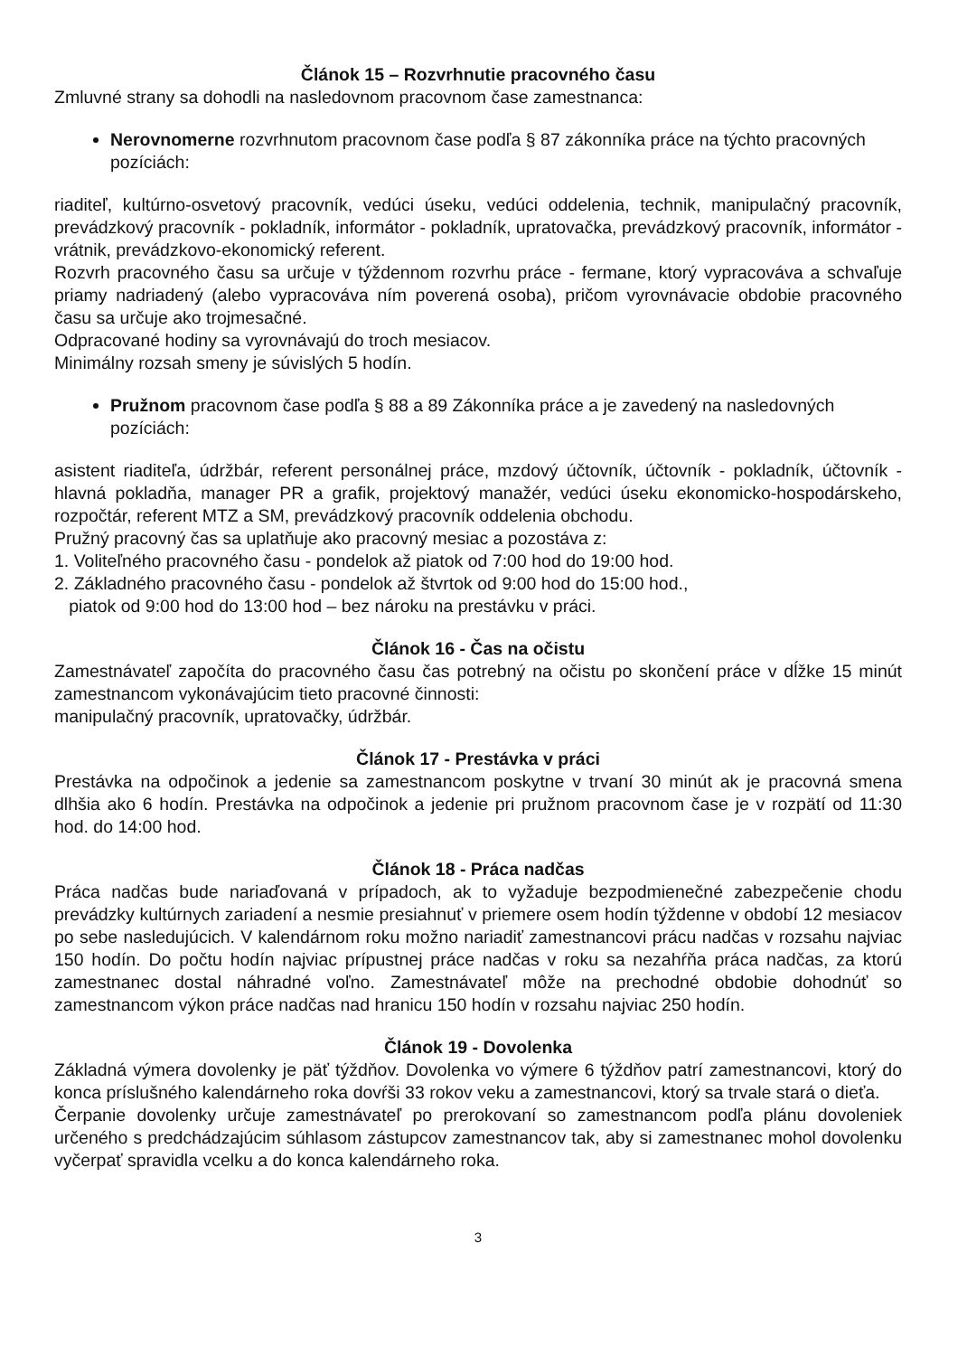Článok 15 – Rozvrhnutie pracovného času
Zmluvné strany sa dohodli na nasledovnom pracovnom čase zamestnanca:
Nerovnomerne rozvrhnutom pracovnom čase podľa § 87 zákonníka práce na týchto pracovných pozíciách:
riaditeľ, kultúrno-osvetový pracovník, vedúci úseku, vedúci oddelenia, technik, manipulačný pracovník, prevádzkový pracovník - pokladník, informátor - pokladník, upratovačka, prevádzkový pracovník, informátor - vrátnik, prevádzkovo-ekonomický referent.
Rozvrh pracovného času sa určuje v týždennom rozvrhu práce - fermane, ktorý vypracováva a schvaľuje priamy nadriadený (alebo vypracováva ním poverená osoba), pričom vyrovnávacie obdobie pracovného času sa určuje ako trojmesačné.
Odpracované hodiny sa vyrovnávajú do troch mesiacov.
Minimálny rozsah smeny je súvislých 5 hodín.
Pružnom pracovnom čase podľa § 88 a 89 Zákonníka práce a je zavedený na nasledovných pozíciách:
asistent riaditeľa, údržbár, referent personálnej práce, mzdový účtovník, účtovník - pokladník, účtovník - hlavná pokladňa, manager PR a grafik, projektový manažér, vedúci úseku ekonomicko-hospodárskeho, rozpočtár, referent MTZ a SM, prevádzkový pracovník oddelenia obchodu.
Pružný pracovný čas sa uplatňuje ako pracovný mesiac a pozostáva z:
1. Voliteľného pracovného času - pondelok až piatok od 7:00 hod do 19:00 hod.
2. Základného pracovného času - pondelok až štvrtok od 9:00 hod do 15:00 hod.,
piatok od 9:00 hod do 13:00 hod – bez nároku na prestávku v práci.
Článok 16 - Čas na očistu
Zamestnávateľ započíta do pracovného času čas potrebný na očistu po skončení práce v dĺžke 15 minút zamestnancom vykonávajúcim tieto pracovné činnosti:
manipulačný pracovník, upratovačky, údržbár.
Článok 17 - Prestávka v práci
Prestávka na odpočinok a jedenie sa zamestnancom poskytne v trvaní 30 minút ak je pracovná smena dlhšia ako 6 hodín. Prestávka na odpočinok a jedenie pri pružnom pracovnom čase je v rozpätí od 11:30 hod. do 14:00 hod.
Článok 18 - Práca nadčas
Práca nadčas bude nariaďovaná v prípadoch, ak to vyžaduje bezpodmienečné zabezpečenie chodu prevádzky kultúrnych zariadení a nesmie presiahnuť v priemere osem hodín týždenne v období 12 mesiacov po sebe nasledujúcich. V kalendárnom roku možno nariadiť zamestnancovi prácu nadčas v rozsahu najviac 150 hodín. Do počtu hodín najviac prípustnej práce nadčas v roku sa nezahŕňa práca nadčas, za ktorú zamestnanec dostal náhradné voľno. Zamestnávateľ môže na prechodné obdobie dohodnúť so zamestnancom výkon práce nadčas nad hranicu 150 hodín v rozsahu najviac 250 hodín.
Článok 19 - Dovolenka
Základná výmera dovolenky je päť týždňov. Dovolenka vo výmere 6 týždňov patrí zamestnancovi, ktorý do konca príslušného kalendárneho roka dovŕši 33 rokov veku a zamestnancovi, ktorý sa trvale stará o dieťa.
Čerpanie dovolenky určuje zamestnávateľ po prerokovaní so zamestnancom podľa plánu dovoleniek určeného s predchádzajúcim súhlasom zástupcov zamestnancov tak, aby si zamestnanec mohol dovolenku vyčerpať spravidla vcelku a do konca kalendárneho roka.
3